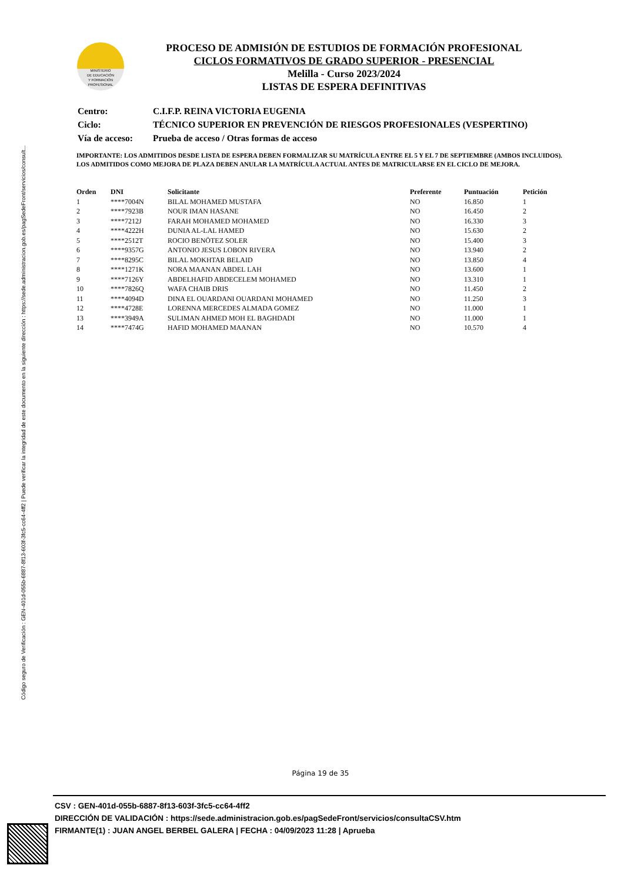Código seguro de Verificación : GEN-401d-055b-6887-8f13-603f-3fc5-cc64-4ff2 | Puede verificar la integridad de este documento en la siguiente dirección : https://sede.administracion.gob.es/pagSedeFront/servicios/consult...
MINISTERIO
DE EDUCACIÓN
Y FORMACIÓN
PROFESIONAL
PROCESO DE ADMISIÓN DE ESTUDIOS DE FORMACIÓN PROFESIONAL
CICLOS FORMATIVOS DE GRADO SUPERIOR - PRESENCIAL
Melilla - Curso 2023/2024
LISTAS DE ESPERA DEFINITIVAS
| Centro: | C.I.F.P. REINA VICTORIA EUGENIA |
| Ciclo: | TÉCNICO SUPERIOR EN PREVENCIÓN DE RIESGOS PROFESIONALES (VESPERTINO) |
| Vía de acceso: | Prueba de acceso / Otras formas de acceso |
IMPORTANTE: LOS ADMITIDOS DESDE LISTA DE ESPERA DEBEN FORMALIZAR SU MATRÍCULA ENTRE EL 5 Y EL 7 DE SEPTIEMBRE (AMBOS INCLUIDOS). LOS ADMITIDOS COMO MEJORA DE PLAZA DEBEN ANULAR LA MATRÍCULA ACTUAL ANTES DE MATRICULARSE EN EL CICLO DE MEJORA.
| Orden | DNI | Solicitante | Preferente | Puntuación | Petición |
| --- | --- | --- | --- | --- | --- |
| 1 | ****7004N | BILAL MOHAMED MUSTAFA | NO | 16.850 | 1 |
| 2 | ****7923B | NOUR IMAN HASANE | NO | 16.450 | 2 |
| 3 | ****7212J | FARAH MOHAMED MOHAMED | NO | 16.330 | 3 |
| 4 | ****4222H | DUNIA AL-LAL HAMED | NO | 15.630 | 2 |
| 5 | ****2512T | ROCIO BENÖTEZ SOLER | NO | 15.400 | 3 |
| 6 | ****9357G | ANTONIO JESUS LOBON RIVERA | NO | 13.940 | 2 |
| 7 | ****8295C | BILAL MOKHTAR BELAID | NO | 13.850 | 4 |
| 8 | ****1271K | NORA MAANAN ABDEL LAH | NO | 13.600 | 1 |
| 9 | ****7126Y | ABDELHAFID ABDECELEM MOHAMED | NO | 13.310 | 1 |
| 10 | ****7826Q | WAFA CHAIB DRIS | NO | 11.450 | 2 |
| 11 | ****4094D | DINA EL OUARDANI OUARDANI MOHAMED | NO | 11.250 | 3 |
| 12 | ****4728E | LORENNA MERCEDES ALMADA GOMEZ | NO | 11.000 | 1 |
| 13 | ****3949A | SULIMAN AHMED MOH EL BAGHDADI | NO | 11.000 | 1 |
| 14 | ****7474G | HAFID MOHAMED MAANAN | NO | 10.570 | 4 |
Página 19 de 35
CSV : GEN-401d-055b-6887-8f13-603f-3fc5-cc64-4ff2
DIRECCIÓN DE VALIDACIÓN : https://sede.administracion.gob.es/pagSedeFront/servicios/consultaCSV.htm
FIRMANTE(1) : JUAN ANGEL BERBEL GALERA | FECHA : 04/09/2023 11:28 | Aprueba